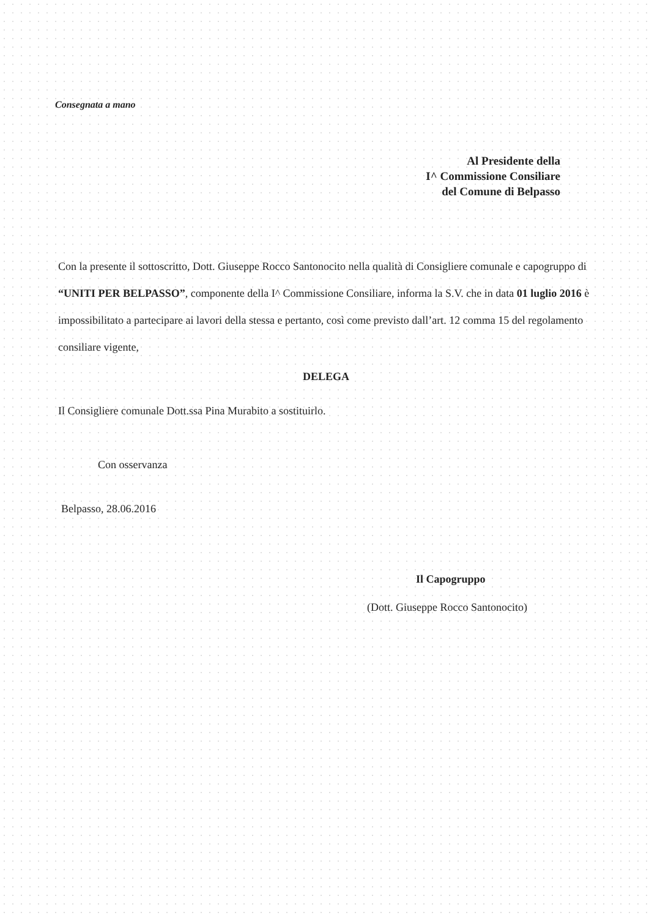Consegnata a mano
Al Presidente della
I^ Commissione Consiliare
del Comune di Belpasso
Con la presente il sottoscritto, Dott. Giuseppe Rocco Santonocito nella qualità di Consigliere comunale e capogruppo di “UNITI PER BELPASSO”, componente della I^ Commissione Consiliare, informa la S.V. che in data 01 luglio 2016 è impossibilitato a partecipare ai lavori della stessa e pertanto, così come previsto dall’art. 12 comma 15 del regolamento consiliare vigente,
DELEGA
Il Consigliere comunale Dott.ssa Pina Murabito a sostituirlo.
Con osservanza
Belpasso, 28.06.2016
Il Capogruppo
(Dott. Giuseppe Rocco Santonocito)